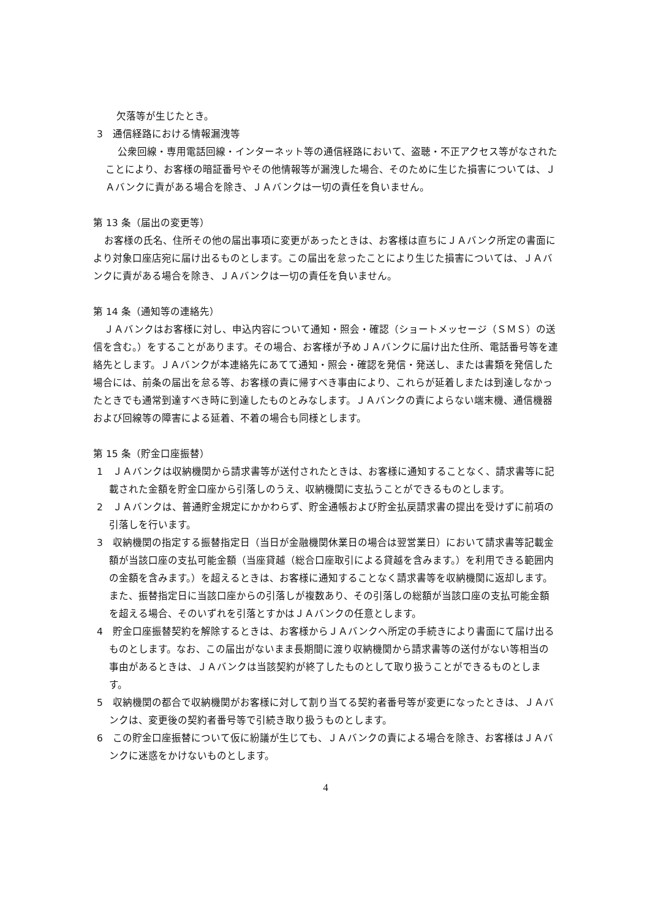欠落等が生じたとき。
3　通信経路における情報漏洩等
公衆回線・専用電話回線・インターネット等の通信経路において、盗聴・不正アクセス等がなされたことにより、お客様の暗証番号やその他情報等が漏洩した場合、そのために生じた損害については、ＪＡバンクに責がある場合を除き、ＪＡバンクは一切の責任を負いません。
第 13 条（届出の変更等）
お客様の氏名、住所その他の届出事項に変更があったときは、お客様は直ちにＪＡバンク所定の書面により対象口座店宛に届け出るものとします。この届出を怠ったことにより生じた損害については、ＪＡバンクに責がある場合を除き、ＪＡバンクは一切の責任を負いません。
第 14 条（通知等の連絡先）
ＪＡバンクはお客様に対し、申込内容について通知・照会・確認（ショートメッセージ（ＳＭＳ）の送信を含む。）をすることがあります。その場合、お客様が予めＪＡバンクに届け出た住所、電話番号等を連絡先とします。ＪＡバンクが本連絡先にあてて通知・照会・確認を発信・発送し、または書類を発信した場合には、前条の届出を怠る等、お客様の責に帰すべき事由により、これらが延着しまたは到達しなかったときでも通常到達すべき時に到達したものとみなします。ＪＡバンクの責によらない端末機、通信機器および回線等の障害による延着、不着の場合も同様とします。
第 15 条（貯金口座振替）
1　ＪＡバンクは収納機関から請求書等が送付されたときは、お客様に通知することなく、請求書等に記載された金額を貯金口座から引落しのうえ、収納機関に支払うことができるものとします。
2　ＪＡバンクは、普通貯金規定にかかわらず、貯金通帳および貯金払戻請求書の提出を受けずに前項の引落しを行います。
3　収納機関の指定する振替指定日（当日が金融機関休業日の場合は翌営業日）において請求書等記載金額が当該口座の支払可能金額（当座貸越（総合口座取引による貸越を含みます。）を利用できる範囲内の金額を含みます。）を超えるときは、お客様に通知することなく請求書等を収納機関に返却します。また、振替指定日に当該口座からの引落しが複数あり、その引落しの総額が当該口座の支払可能金額を超える場合、そのいずれを引落とすかはＪＡバンクの任意とします。
4　貯金口座振替契約を解除するときは、お客様からＪＡバンクへ所定の手続きにより書面にて届け出るものとします。なお、この届出がないまま長期間に渡り収納機関から請求書等の送付がない等相当の事由があるときは、ＪＡバンクは当該契約が終了したものとして取り扱うことができるものとします。
5　収納機関の都合で収納機関がお客様に対して割り当てる契約者番号等が変更になったときは、ＪＡバンクは、変更後の契約者番号等で引続き取り扱うものとします。
6　この貯金口座振替について仮に紛議が生じても、ＪＡバンクの責による場合を除き、お客様はＪＡバンクに迷惑をかけないものとします。
4